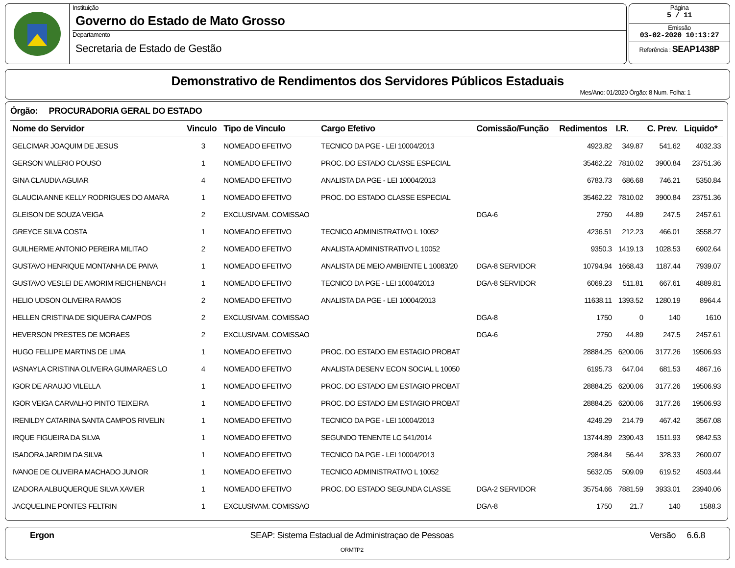Instituição
Governo do Estado de Mato Grosso
Departamento
Secretaria de Estado de Gestão
Página
5 / 11
Emissão
03-02-2020 10:13:27
Referência : SEAP1438P
Demonstrativo de Rendimentos dos Servidores Públicos Estaduais
Mes/Ano: 01/2020 Órgão: 8 Num. Folha: 1
Órgão: PROCURADORIA GERAL DO ESTADO
| Nome do Servidor | Vinculo | Tipo de Vinculo | Cargo Efetivo | Comissão/Função | Redimentos | I.R. | C. Prev. | Liquido* |
| --- | --- | --- | --- | --- | --- | --- | --- | --- |
| GELCIMAR JOAQUIM DE JESUS | 3 | NOMEADO EFETIVO | TECNICO DA PGE - LEI 10004/2013 | | 4923.82 | 349.87 | 541.62 | 4032.33 |
| GERSON VALERIO POUSO | 1 | NOMEADO EFETIVO | PROC. DO ESTADO CLASSE ESPECIAL | | 35462.22 | 7810.02 | 3900.84 | 23751.36 |
| GINA CLAUDIA AGUIAR | 4 | NOMEADO EFETIVO | ANALISTA DA PGE - LEI 10004/2013 | | 6783.73 | 686.68 | 746.21 | 5350.84 |
| GLAUCIA ANNE KELLY RODRIGUES DO AMARA | 1 | NOMEADO EFETIVO | PROC. DO ESTADO CLASSE ESPECIAL | | 35462.22 | 7810.02 | 3900.84 | 23751.36 |
| GLEISON DE SOUZA VEIGA | 2 | EXCLUSIVAM. COMISSAO | | DGA-6 | 2750 | 44.89 | 247.5 | 2457.61 |
| GREYCE SILVA COSTA | 1 | NOMEADO EFETIVO | TECNICO ADMINISTRATIVO L 10052 | | 4236.51 | 212.23 | 466.01 | 3558.27 |
| GUILHERME ANTONIO PEREIRA MILITAO | 2 | NOMEADO EFETIVO | ANALISTA ADMINISTRATIVO L 10052 | | 9350.3 | 1419.13 | 1028.53 | 6902.64 |
| GUSTAVO HENRIQUE MONTANHA DE PAIVA | 1 | NOMEADO EFETIVO | ANALISTA DE MEIO AMBIENTE L 10083/20 | DGA-8 SERVIDOR | 10794.94 | 1668.43 | 1187.44 | 7939.07 |
| GUSTAVO VESLEI DE AMORIM REICHENBACH | 1 | NOMEADO EFETIVO | TECNICO DA PGE - LEI 10004/2013 | DGA-8 SERVIDOR | 6069.23 | 511.81 | 667.61 | 4889.81 |
| HELIO UDSON OLIVEIRA RAMOS | 2 | NOMEADO EFETIVO | ANALISTA DA PGE - LEI 10004/2013 | | 11638.11 | 1393.52 | 1280.19 | 8964.4 |
| HELLEN CRISTINA DE SIQUEIRA CAMPOS | 2 | EXCLUSIVAM. COMISSAO | | DGA-8 | 1750 | 0 | 140 | 1610 |
| HEVERSON PRESTES DE MORAES | 2 | EXCLUSIVAM. COMISSAO | | DGA-6 | 2750 | 44.89 | 247.5 | 2457.61 |
| HUGO FELLIPE MARTINS DE LIMA | 1 | NOMEADO EFETIVO | PROC. DO ESTADO EM ESTAGIO PROBAT | | 28884.25 | 6200.06 | 3177.26 | 19506.93 |
| IASNAYLA CRISTINA OLIVEIRA GUIMARAES LO | 4 | NOMEADO EFETIVO | ANALISTA DESENV ECON SOCIAL L 10050 | | 6195.73 | 647.04 | 681.53 | 4867.16 |
| IGOR DE ARAUJO VILELLA | 1 | NOMEADO EFETIVO | PROC. DO ESTADO EM ESTAGIO PROBAT | | 28884.25 | 6200.06 | 3177.26 | 19506.93 |
| IGOR VEIGA CARVALHO PINTO TEIXEIRA | 1 | NOMEADO EFETIVO | PROC. DO ESTADO EM ESTAGIO PROBAT | | 28884.25 | 6200.06 | 3177.26 | 19506.93 |
| IRENILDY CATARINA SANTA CAMPOS RIVELIN | 1 | NOMEADO EFETIVO | TECNICO DA PGE - LEI 10004/2013 | | 4249.29 | 214.79 | 467.42 | 3567.08 |
| IRQUE FIGUEIRA DA SILVA | 1 | NOMEADO EFETIVO | SEGUNDO TENENTE LC 541/2014 | | 13744.89 | 2390.43 | 1511.93 | 9842.53 |
| ISADORA JARDIM DA SILVA | 1 | NOMEADO EFETIVO | TECNICO DA PGE - LEI 10004/2013 | | 2984.84 | 56.44 | 328.33 | 2600.07 |
| IVANOE DE OLIVEIRA MACHADO JUNIOR | 1 | NOMEADO EFETIVO | TECNICO ADMINISTRATIVO L 10052 | | 5632.05 | 509.09 | 619.52 | 4503.44 |
| IZADORA ALBUQUERQUE SILVA XAVIER | 1 | NOMEADO EFETIVO | PROC. DO ESTADO SEGUNDA CLASSE | DGA-2 SERVIDOR | 35754.66 | 7881.59 | 3933.01 | 23940.06 |
| JACQUELINE PONTES FELTRIN | 1 | EXCLUSIVAM. COMISSAO | | DGA-8 | 1750 | 21.7 | 140 | 1588.3 |
Ergon SEAP: Sistema Estadual de Administraçao de Pessoas
ORMTP2
Versão 6.6.8